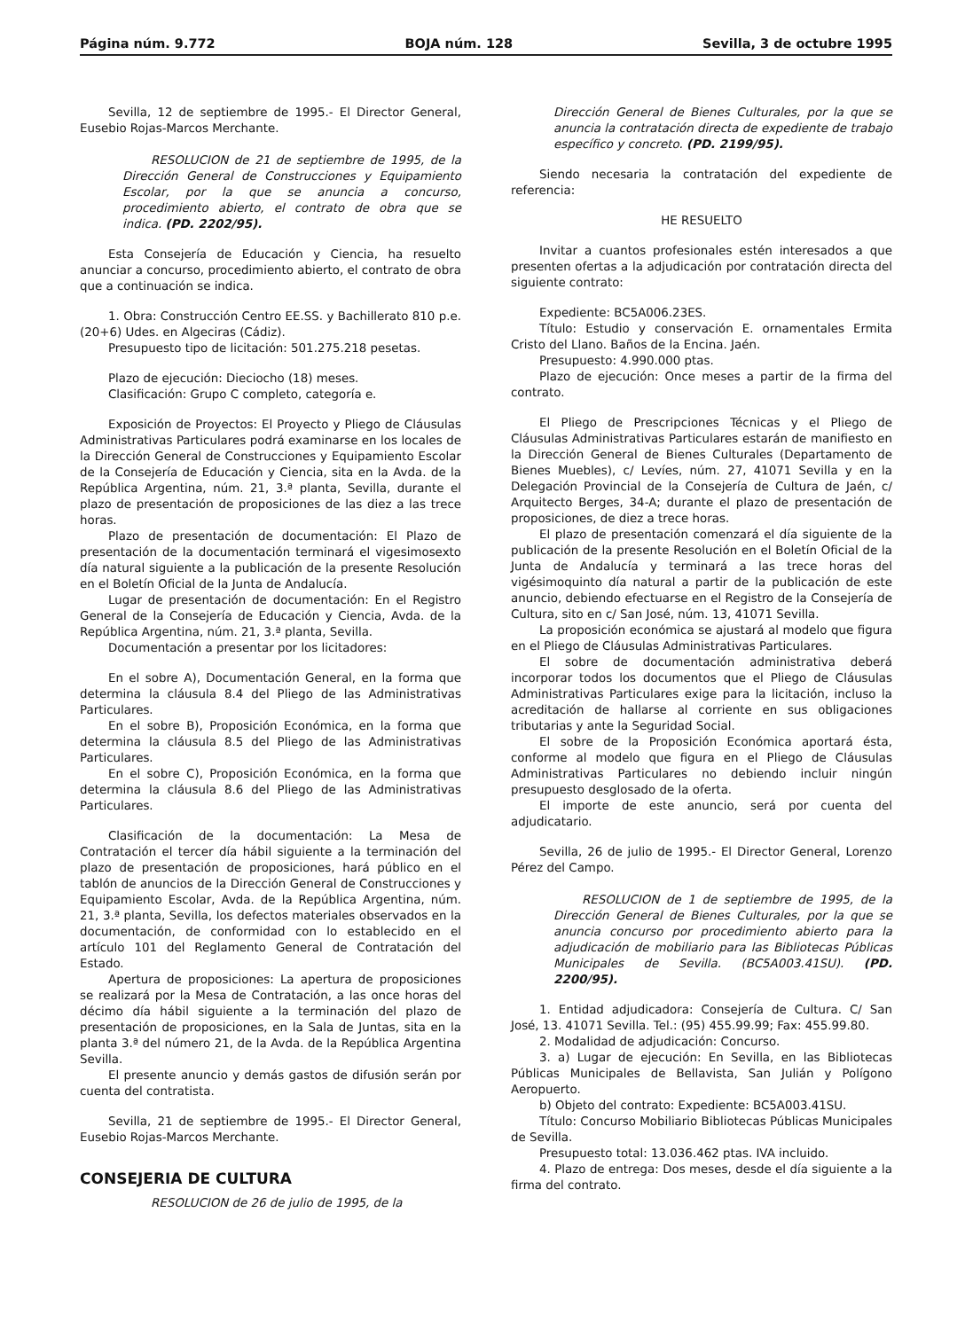Página núm. 9.772 BOJA núm. 128 Sevilla, 3 de octubre 1995
Sevilla, 12 de septiembre de 1995.- El Director General, Eusebio Rojas-Marcos Merchante.
RESOLUCION de 21 de septiembre de 1995, de la Dirección General de Construcciones y Equipamiento Escolar, por la que se anuncia a concurso, procedimiento abierto, el contrato de obra que se indica. (PD. 2202/95).
Esta Consejería de Educación y Ciencia, ha resuelto anunciar a concurso, procedimiento abierto, el contrato de obra que a continuación se indica.
1. Obra: Construcción Centro EE.SS. y Bachillerato 810 p.e. (20+6) Udes. en Algeciras (Cádiz).
Presupuesto tipo de licitación: 501.275.218 pesetas.
Plazo de ejecución: Dieciocho (18) meses.
Clasificación: Grupo C completo, categoría e.
Exposición de Proyectos: El Proyecto y Pliego de Cláusulas Administrativas Particulares podrá examinarse en los locales de la Dirección General de Construcciones y Equipamiento Escolar de la Consejería de Educación y Ciencia, sita en la Avda. de la República Argentina, núm. 21, 3.ª planta, Sevilla, durante el plazo de presentación de proposiciones de las diez a las trece horas.
Plazo de presentación de documentación: El Plazo de presentación de la documentación terminará el vigesimosexto día natural siguiente a la publicación de la presente Resolución en el Boletín Oficial de la Junta de Andalucía.
Lugar de presentación de documentación: En el Registro General de la Consejería de Educación y Ciencia, Avda. de la República Argentina, núm. 21, 3.ª planta, Sevilla.
Documentación a presentar por los licitadores:
En el sobre A), Documentación General, en la forma que determina la cláusula 8.4 del Pliego de las Administrativas Particulares.
En el sobre B), Proposición Económica, en la forma que determina la cláusula 8.5 del Pliego de las Administrativas Particulares.
En el sobre C), Proposición Económica, en la forma que determina la cláusula 8.6 del Pliego de las Administrativas Particulares.
Clasificación de la documentación: La Mesa de Contratación el tercer día hábil siguiente a la terminación del plazo de presentación de proposiciones, hará público en el tablón de anuncios de la Dirección General de Construcciones y Equipamiento Escolar, Avda. de la República Argentina, núm. 21, 3.ª planta, Sevilla, los defectos materiales observados en la documentación, de conformidad con lo establecido en el artículo 101 del Reglamento General de Contratación del Estado.
Apertura de proposiciones: La apertura de proposiciones se realizará por la Mesa de Contratación, a las once horas del décimo día hábil siguiente a la terminación del plazo de presentación de proposiciones, en la Sala de Juntas, sita en la planta 3.ª del número 21, de la Avda. de la República Argentina Sevilla.
El presente anuncio y demás gastos de difusión serán por cuenta del contratista.
Sevilla, 21 de septiembre de 1995.- El Director General, Eusebio Rojas-Marcos Merchante.
CONSEJERIA DE CULTURA
RESOLUCION de 26 de julio de 1995, de la
Dirección General de Bienes Culturales, por la que se anuncia la contratación directa de expediente de trabajo específico y concreto. (PD. 2199/95).
Siendo necesaria la contratación del expediente de referencia:
HE RESUELTO
Invitar a cuantos profesionales estén interesados a que presenten ofertas a la adjudicación por contratación directa del siguiente contrato:
Expediente: BC5A006.23ES.
Título: Estudio y conservación E. ornamentales Ermita Cristo del Llano. Baños de la Encina. Jaén.
Presupuesto: 4.990.000 ptas.
Plazo de ejecución: Once meses a partir de la firma del contrato.
El Pliego de Prescripciones Técnicas y el Pliego de Cláusulas Administrativas Particulares estarán de manifiesto en la Dirección General de Bienes Culturales (Departamento de Bienes Muebles), c/ Levíes, núm. 27, 41071 Sevilla y en la Delegación Provincial de la Consejería de Cultura de Jaén, c/ Arquitecto Berges, 34-A; durante el plazo de presentación de proposiciones, de diez a trece horas.
El plazo de presentación comenzará el día siguiente de la publicación de la presente Resolución en el Boletín Oficial de la Junta de Andalucía y terminará a las trece horas del vigésimoquinto día natural a partir de la publicación de este anuncio, debiendo efectuarse en el Registro de la Consejería de Cultura, sito en c/ San José, núm. 13, 41071 Sevilla.
La proposición económica se ajustará al modelo que figura en el Pliego de Cláusulas Administrativas Particulares.
El sobre de documentación administrativa deberá incorporar todos los documentos que el Pliego de Cláusulas Administrativas Particulares exige para la licitación, incluso la acreditación de hallarse al corriente en sus obligaciones tributarias y ante la Seguridad Social.
El sobre de la Proposición Económica aportará ésta, conforme al modelo que figura en el Pliego de Cláusulas Administrativas Particulares no debiendo incluir ningún presupuesto desglosado de la oferta.
El importe de este anuncio, será por cuenta del adjudicatario.
Sevilla, 26 de julio de 1995.- El Director General, Lorenzo Pérez del Campo.
RESOLUCION de 1 de septiembre de 1995, de la Dirección General de Bienes Culturales, por la que se anuncia concurso por procedimiento abierto para la adjudicación de mobiliario para las Bibliotecas Públicas Municipales de Sevilla. (BC5A003.41SU). (PD. 2200/95).
1. Entidad adjudicadora: Consejería de Cultura. C/ San José, 13. 41071 Sevilla. Tel.: (95) 455.99.99; Fax: 455.99.80.
2. Modalidad de adjudicación: Concurso.
3. a) Lugar de ejecución: En Sevilla, en las Bibliotecas Públicas Municipales de Bellavista, San Julián y Polígono Aeropuerto.
b) Objeto del contrato: Expediente: BC5A003.41SU.
Título: Concurso Mobiliario Bibliotecas Públicas Municipales de Sevilla.
Presupuesto total: 13.036.462 ptas. IVA incluido.
4. Plazo de entrega: Dos meses, desde el día siguiente a la firma del contrato.